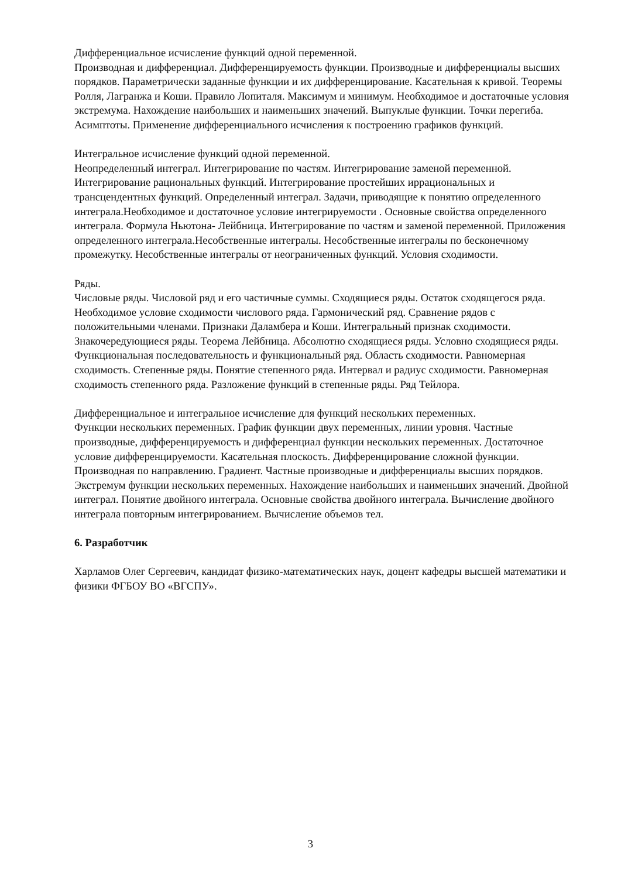Дифференциальное исчисление функций одной переменной.
Производная и дифференциал. Дифференцируемость функции. Производные и дифференциалы высших порядков. Параметрически заданные функции и их дифференцирование. Касательная к кривой. Теоремы Ролля, Лагранжа и Коши. Правило Лопиталя. Максимум и минимум. Необходимое и достаточные условия экстремума. Нахождение наибольших и наименьших значений. Выпуклые функции. Точки перегиба. Асимптоты. Применение дифференциального исчисления к построению графиков функций.
Интегральное исчисление функций одной переменной.
Неопределенный интеграл. Интегрирование по частям. Интегрирование заменой переменной. Интегрирование рациональных функций. Интегрирование простейших иррациональных и трансцендентных функций. Определенный интеграл. Задачи, приводящие к понятию определенного интеграла.Необходимое и достаточное условие интегрируемости . Основные свойства определенного интеграла. Формула Ньютона- Лейбница. Интегрирование по частям и заменой переменной. Приложения определенного интеграла.Несобственные интегралы. Несобственные интегралы по бесконечному промежутку. Несобственные интегралы от неограниченных функций. Условия сходимости.
Ряды.
Числовые ряды. Числовой ряд и его частичные суммы. Сходящиеся ряды. Остаток сходящегося ряда. Необходимое условие сходимости числового ряда. Гармонический ряд. Сравнение рядов с положительными членами. Признаки Даламбера и Коши. Интегральный признак сходимости. Знакочередующиеся ряды. Теорема Лейбница. Абсолютно сходящиеся ряды. Условно сходящиеся ряды. Функциональная последовательность и функциональный ряд. Область сходимости. Равномерная сходимость. Степенные ряды. Понятие степенного ряда. Интервал и радиус сходимости. Равномерная сходимость степенного ряда. Разложение функций в степенные ряды. Ряд Тейлора.
Дифференциальное и интегральное исчисление для функций нескольких переменных.
Функции нескольких переменных. График функции двух переменных, линии уровня. Частные производные, дифференцируемость и дифференциал функции нескольких переменных. Достаточное условие дифференцируемости. Касательная плоскость. Дифференцирование сложной функции. Производная по направлению. Градиент. Частные производные и дифференциалы высших порядков. Экстремум функции нескольких переменных. Нахождение наибольших и наименьших значений. Двойной интеграл. Понятие двойного интеграла. Основные свойства двойного интеграла. Вычисление двойного интеграла повторным интегрированием. Вычисление объемов тел.
6. Разработчик
Харламов Олег Сергеевич, кандидат физико-математических наук, доцент кафедры высшей математики и физики ФГБОУ ВО «ВГСПУ».
3